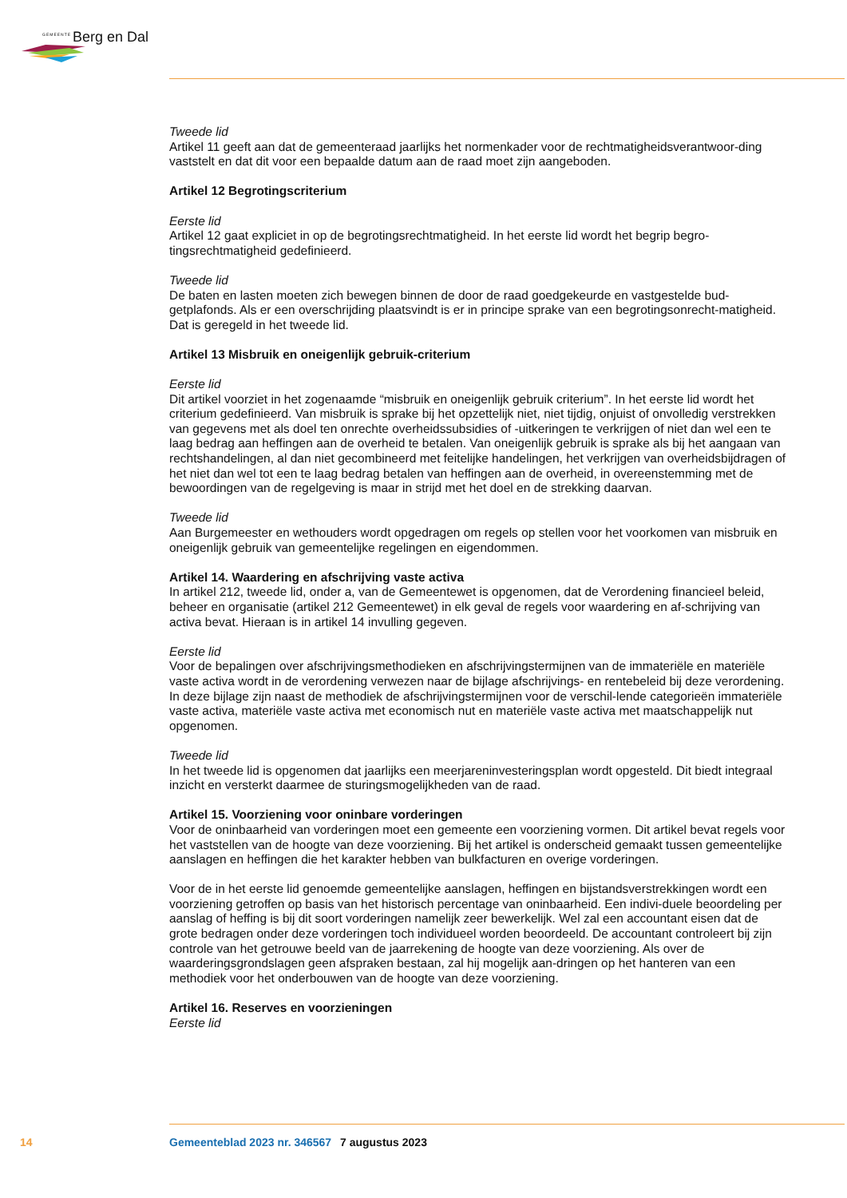GEMEENTE Berg en Dal
Tweede lid
Artikel 11 geeft aan dat de gemeenteraad jaarlijks het normenkader voor de rechtmatigheidsverantwoor-ding vaststelt en dat dit voor een bepaalde datum aan de raad moet zijn aangeboden.
Artikel 12 Begrotingscriterium
Eerste lid
Artikel 12 gaat expliciet in op de begrotingsrechtmatigheid. In het eerste lid wordt het begrip begro-tingsrechtmatigheid gedefinieerd.
Tweede lid
De baten en lasten moeten zich bewegen binnen de door de raad goedgekeurde en vastgestelde bud-getplafonds. Als er een overschrijding plaatsvindt is er in principe sprake van een begrotingsonrecht-matigheid. Dat is geregeld in het tweede lid.
Artikel 13 Misbruik en oneigenlijk gebruik-criterium
Eerste lid
Dit artikel voorziet in het zogenaamde “misbruik en oneigenlijk gebruik criterium”. In het eerste lid wordt het criterium gedefinieerd. Van misbruik is sprake bij het opzettelijk niet, niet tijdig, onjuist of onvolledig verstrekken van gegevens met als doel ten onrechte overheidssubsidies of -uitkeringen te verkrijgen of niet dan wel een te laag bedrag aan heffingen aan de overheid te betalen. Van oneigenlijk gebruik is sprake als bij het aangaan van rechtshandelingen, al dan niet gecombineerd met feitelijke handelingen, het verkrijgen van overheidsbijdragen of het niet dan wel tot een te laag bedrag betalen van heffingen aan de overheid, in overeenstemming met de bewoordingen van de regelgeving is maar in strijd met het doel en de strekking daarvan.
Tweede lid
Aan Burgemeester en wethouders wordt opgedragen om regels op stellen voor het voorkomen van misbruik en oneigenlijk gebruik van gemeentelijke regelingen en eigendommen.
Artikel 14. Waardering en afschrijving vaste activa
In artikel 212, tweede lid, onder a, van de Gemeentewet is opgenomen, dat de Verordening financieel beleid, beheer en organisatie (artikel 212 Gemeentewet) in elk geval de regels voor waardering en af-schrijving van activa bevat. Hieraan is in artikel 14 invulling gegeven.
Eerste lid
Voor de bepalingen over afschrijvingsmethodieken en afschrijvingstermijnen van de immateriële en materiële vaste activa wordt in de verordening verwezen naar de bijlage afschrijvings- en rentebeleid bij deze verordening. In deze bijlage zijn naast de methodiek de afschrijvingstermijnen voor de verschil-lende categorieën immateriële vaste activa, materiële vaste activa met economisch nut en materiële vaste activa met maatschappelijk nut opgenomen.
Tweede lid
In het tweede lid is opgenomen dat jaarlijks een meerjareninvesteringsplan wordt opgesteld. Dit biedt integraal inzicht en versterkt daarmee de sturingsmogelijkheden van de raad.
Artikel 15. Voorziening voor oninbare vorderingen
Voor de oninbaarheid van vorderingen moet een gemeente een voorziening vormen. Dit artikel bevat regels voor het vaststellen van de hoogte van deze voorziening. Bij het artikel is onderscheid gemaakt tussen gemeentelijke aanslagen en heffingen die het karakter hebben van bulkfacturen en overige vorderingen.
Voor de in het eerste lid genoemde gemeentelijke aanslagen, heffingen en bijstandsverstrekkingen wordt een voorziening getroffen op basis van het historisch percentage van oninbaarheid. Een indivi-duele beoordeling per aanslag of heffing is bij dit soort vorderingen namelijk zeer bewerkelijk. Wel zal een accountant eisen dat de grote bedragen onder deze vorderingen toch individueel worden beoordeeld. De accountant controleert bij zijn controle van het getrouwe beeld van de jaarrekening de hoogte van deze voorziening. Als over de waarderingsgrondslagen geen afspraken bestaan, zal hij mogelijk aan-dringen op het hanteren van een methodiek voor het onderbouwen van de hoogte van deze voorziening.
Artikel 16. Reserves en voorzieningen
Eerste lid
14 Gemeenteblad 2023 nr. 346567 7 augustus 2023